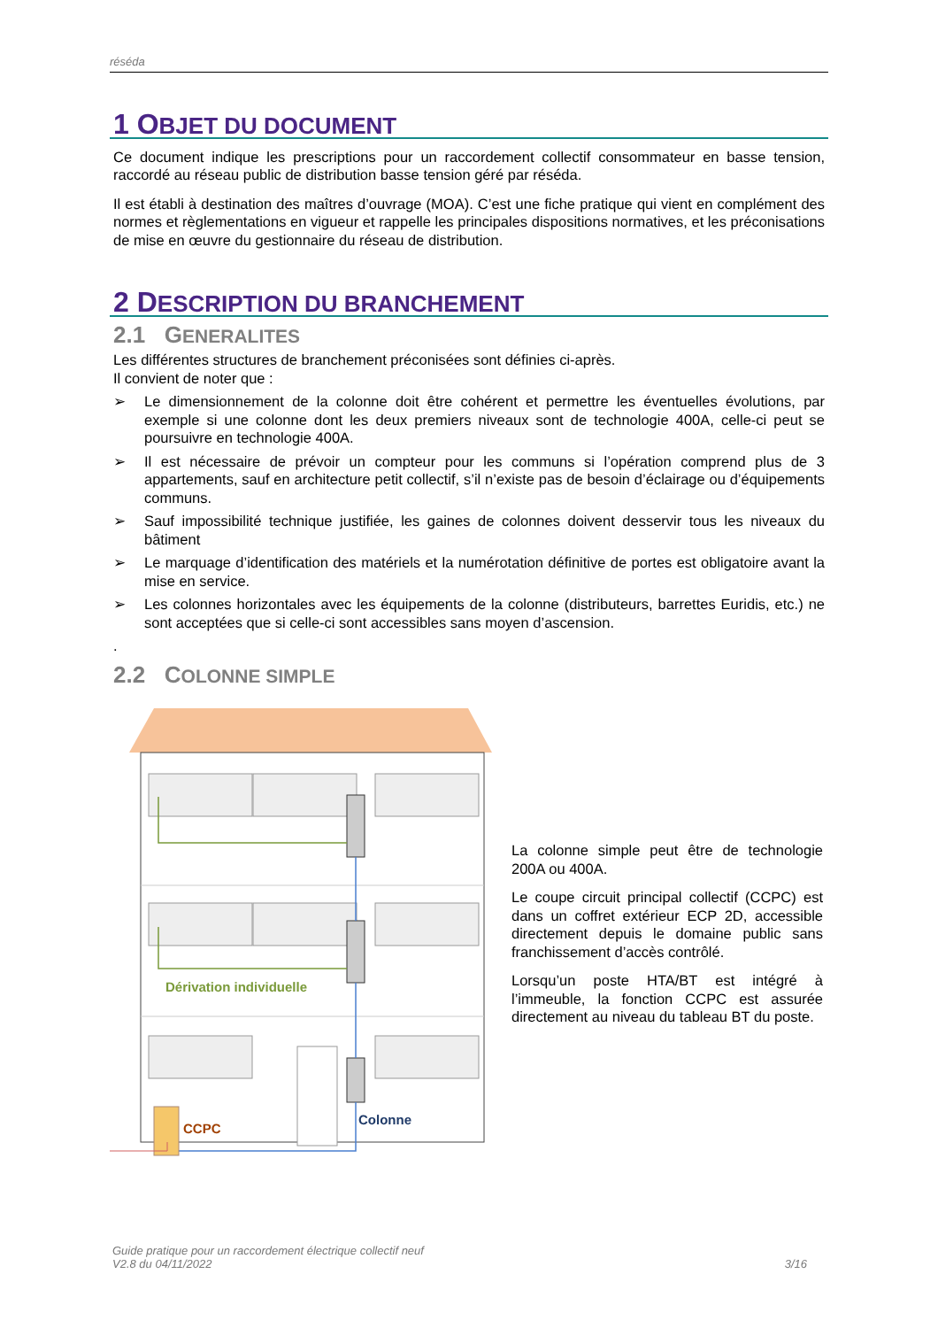réséda
1 OBJET DU DOCUMENT
Ce document indique les prescriptions pour un raccordement collectif consommateur en basse tension, raccordé au réseau public de distribution basse tension géré par réséda.
Il est établi à destination des maîtres d’ouvrage (MOA). C’est une fiche pratique qui vient en complément des normes et règlementations en vigueur et rappelle les principales dispositions normatives, et les préconisations de mise en œuvre du gestionnaire du réseau de distribution.
2 DESCRIPTION DU BRANCHEMENT
2.1 GENERALITES
Les différentes structures de branchement préconisées sont définies ci-après.
Il convient de noter que :
➢ Le dimensionnement de la colonne doit être cohérent et permettre les éventuelles évolutions, par exemple si une colonne dont les deux premiers niveaux sont de technologie 400A, celle-ci peut se poursuivre en technologie 400A.
➢ Il est nécessaire de prévoir un compteur pour les communs si l’opération comprend plus de 3 appartements, sauf en architecture petit collectif, s’il n’existe pas de besoin d’éclairage ou d’équipements communs.
➢ Sauf impossibilité technique justifiée, les gaines de colonnes doivent desservir tous les niveaux du bâtiment
➢ Le marquage d’identification des matériels et la numérotation définitive de portes est obligatoire avant la mise en service.
➢ Les colonnes horizontales avec les équipements de la colonne (distributeurs, barrettes Euridis, etc.) ne sont acceptées que si celle-ci sont accessibles sans moyen d’ascension.
.
2.2 COLONNE SIMPLE
Dérivation individuelle
CCPC
Colonne
La colonne simple peut être de technologie 200A ou 400A.
Le coupe circuit principal collectif (CCPC) est dans un coffret extérieur ECP 2D, accessible directement depuis le domaine public sans franchissement d’accès contrôlé.
Lorsqu’un poste HTA/BT est intégré à l’immeuble, la fonction CCPC est assurée directement au niveau du tableau BT du poste.
Guide pratique pour un raccordement électrique collectif neuf
V2.8 du 04/11/2022
3/16